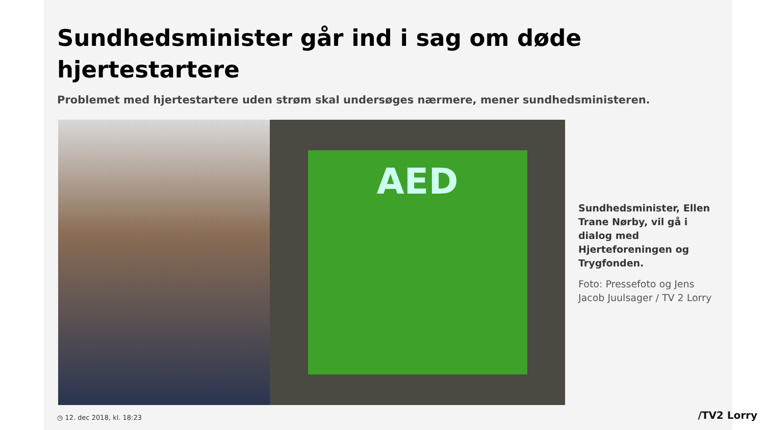Sundhedsminister går ind i sag om døde hjertestartere
Problemet med hjertestartere uden strøm skal undersøges nærmere, mener sundhedsministeren.
AED
Sundhedsminister, Ellen Trane Nørby, vil gå i dialog med Hjerteforeningen og Trygfonden.
Foto: Pressefoto og Jens Jacob Juulsager / TV 2 Lorry
◷ 12. dec 2018, kl. 18:23
/TV2 Lorry